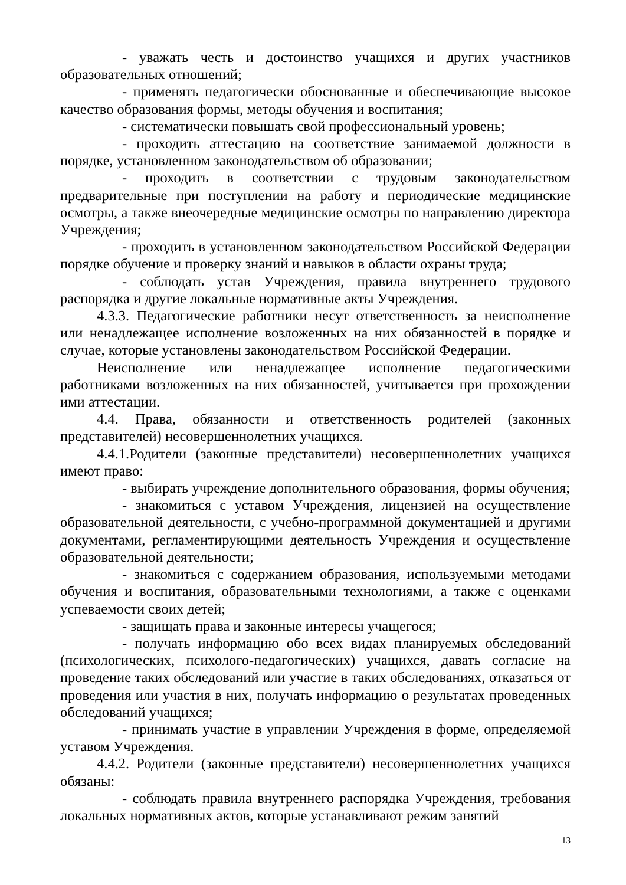- уважать честь и достоинство учащихся и других участников образовательных отношений;
- применять педагогически обоснованные и обеспечивающие высокое качество образования формы, методы обучения и воспитания;
- систематически повышать свой профессиональный уровень;
- проходить аттестацию на соответствие занимаемой должности в порядке, установленном законодательством об образовании;
- проходить в соответствии с трудовым законодательством предварительные при поступлении на работу и периодические медицинские осмотры, а также внеочередные медицинские осмотры по направлению директора Учреждения;
- проходить в установленном законодательством Российской Федерации порядке обучение и проверку знаний и навыков в области охраны труда;
- соблюдать устав Учреждения, правила внутреннего трудового распорядка и другие локальные нормативные акты Учреждения.
4.3.3. Педагогические работники несут ответственность за неисполнение или ненадлежащее исполнение возложенных на них обязанностей в порядке и случае, которые установлены законодательством Российской Федерации.
Неисполнение или ненадлежащее исполнение педагогическими работниками возложенных на них обязанностей, учитывается при прохождении ими аттестации.
4.4. Права, обязанности и ответственность родителей (законных представителей) несовершеннолетних учащихся.
4.4.1.Родители (законные представители) несовершеннолетних учащихся имеют право:
- выбирать учреждение дополнительного образования, формы обучения;
- знакомиться с уставом Учреждения, лицензией на осуществление образовательной деятельности, с учебно-программной документацией и другими документами, регламентирующими деятельность Учреждения и осуществление образовательной деятельности;
- знакомиться с содержанием образования, используемыми методами обучения и воспитания, образовательными технологиями, а также с оценками успеваемости своих детей;
- защищать права и законные интересы учащегося;
- получать информацию обо всех видах планируемых обследований (психологических, психолого-педагогических) учащихся, давать согласие на проведение таких обследований или участие в таких обследованиях, отказаться от проведения или участия в них, получать информацию о результатах проведенных обследований учащихся;
- принимать участие в управлении Учреждения в форме, определяемой уставом Учреждения.
4.4.2. Родители (законные представители) несовершеннолетних учащихся обязаны:
- соблюдать правила внутреннего распорядка Учреждения, требования локальных нормативных актов, которые устанавливают режим занятий
13